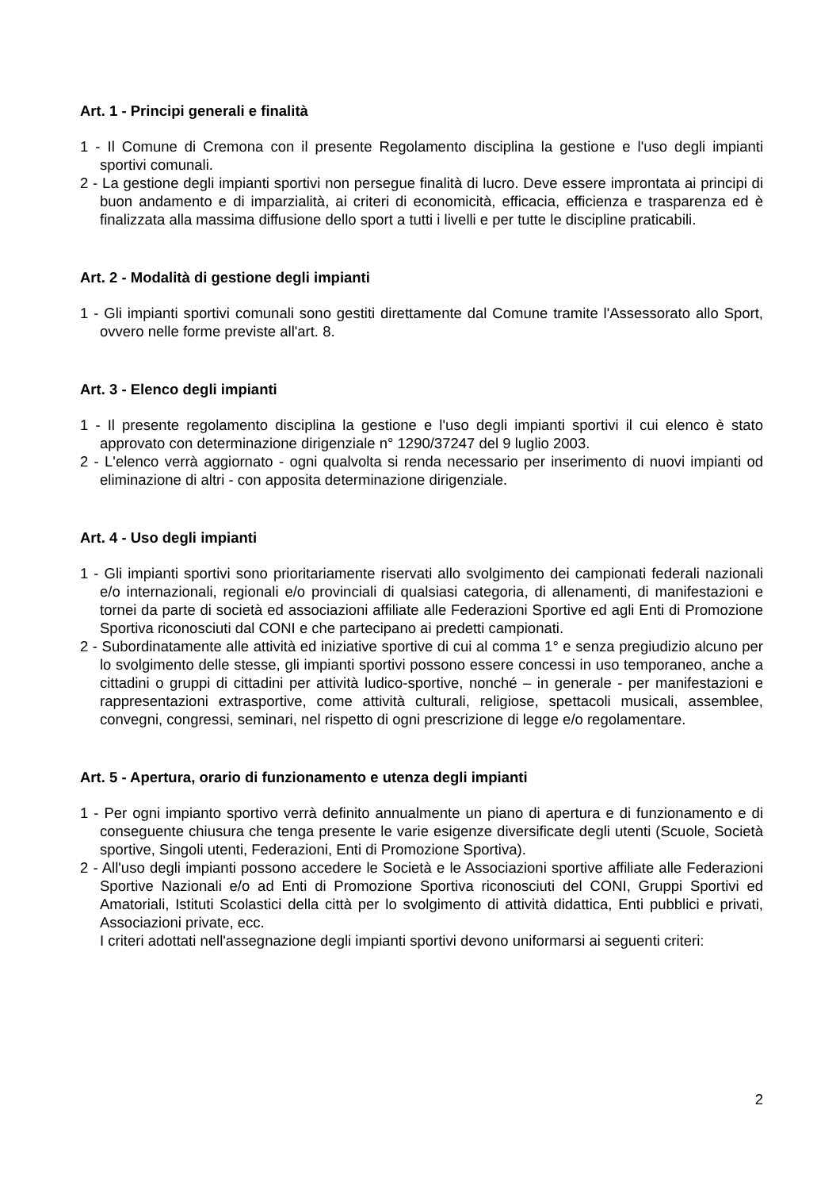Art. 1 - Principi generali e finalità
1 - Il Comune di Cremona con il presente Regolamento disciplina la gestione e l'uso degli impianti sportivi comunali.
2 - La gestione degli impianti sportivi non persegue finalità di lucro. Deve essere improntata ai principi di buon andamento e di imparzialità, ai criteri di economicità, efficacia, efficienza e trasparenza ed è finalizzata alla massima diffusione dello sport a tutti i livelli e per tutte le discipline praticabili.
Art. 2 - Modalità di gestione degli impianti
1 - Gli impianti sportivi comunali sono gestiti direttamente dal Comune tramite l'Assessorato allo Sport, ovvero nelle forme previste all'art. 8.
Art. 3 - Elenco degli impianti
1 - Il presente regolamento disciplina la gestione e l'uso degli impianti sportivi il cui elenco è stato approvato con determinazione dirigenziale n° 1290/37247 del 9 luglio 2003.
2 - L'elenco verrà aggiornato - ogni qualvolta si renda necessario per inserimento di nuovi impianti od eliminazione di altri - con apposita determinazione dirigenziale.
Art. 4 - Uso degli impianti
1 - Gli impianti sportivi sono prioritariamente riservati allo svolgimento dei campionati federali nazionali e/o internazionali, regionali e/o provinciali di qualsiasi categoria, di allenamenti, di manifestazioni e tornei da parte di società ed associazioni affiliate alle Federazioni Sportive ed agli Enti di Promozione Sportiva riconosciuti dal CONI e che partecipano ai predetti campionati.
2 - Subordinatamente alle attività ed iniziative sportive di cui al comma 1° e senza pregiudizio alcuno per lo svolgimento delle stesse, gli impianti sportivi possono essere concessi in uso temporaneo, anche a cittadini o gruppi di cittadini per attività ludico-sportive, nonché – in generale - per manifestazioni e rappresentazioni extrasportive, come attività culturali, religiose, spettacoli musicali, assemblee, convegni, congressi, seminari, nel rispetto di ogni prescrizione di legge e/o regolamentare.
Art. 5 - Apertura, orario di funzionamento e utenza degli impianti
1 - Per ogni impianto sportivo verrà definito annualmente un piano di apertura e di funzionamento e di conseguente chiusura che tenga presente le varie esigenze diversificate degli utenti (Scuole, Società sportive, Singoli utenti, Federazioni, Enti di Promozione Sportiva).
2 - All'uso degli impianti possono accedere le Società e le Associazioni sportive affiliate alle Federazioni Sportive Nazionali e/o ad Enti di Promozione Sportiva riconosciuti del CONI, Gruppi Sportivi ed Amatoriali, Istituti Scolastici della città per lo svolgimento di attività didattica, Enti pubblici e privati, Associazioni private, ecc.
I criteri adottati nell'assegnazione degli impianti sportivi devono uniformarsi ai seguenti criteri:
2